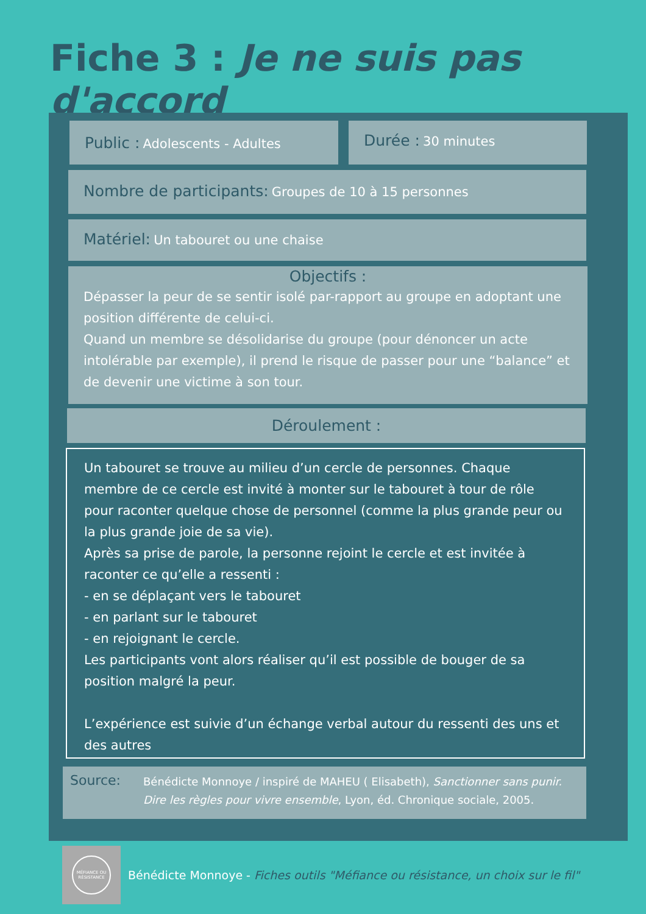Fiche 3 : Je ne suis pas d'accord
Public : Adolescents - Adultes Durée : 30 minutes
Nombre de participants: Groupes de 10 à 15 personnes
Matériel: Un tabouret ou une chaise
Objectifs :
Dépasser la peur de se sentir isolé par-rapport au groupe en adoptant une position différente de celui-ci.
Quand un membre se désolidarise du groupe (pour dénoncer un acte intolérable par exemple), il prend le risque de passer pour une “balance” et de devenir une victime à son tour.
Déroulement :
Un tabouret se trouve au milieu d’un cercle de personnes. Chaque membre de ce cercle est invité à monter sur le tabouret à tour de rôle pour raconter quelque chose de personnel (comme la plus grande peur ou la plus grande joie de sa vie).
Après sa prise de parole, la personne rejoint le cercle et est invitée à raconter ce qu’elle a ressenti :
- en se déplaçant vers le tabouret
- en parlant sur le tabouret
- en rejoignant le cercle.
Les participants vont alors réaliser qu’il est possible de bouger de sa position malgré la peur.
L’expérience est suivie d’un échange verbal autour du ressenti des uns et des autres
Source: Bénédicte Monnoye / inspiré de MAHEU ( Elisabeth), Sanctionner sans punir. Dire les règles pour vivre ensemble, Lyon, éd. Chronique sociale, 2005.
MÉFIANCE OU
RÉSISTANCE
Bénédicte Monnoye - Fiches outils "Méfiance ou résistance, un choix sur le fil"